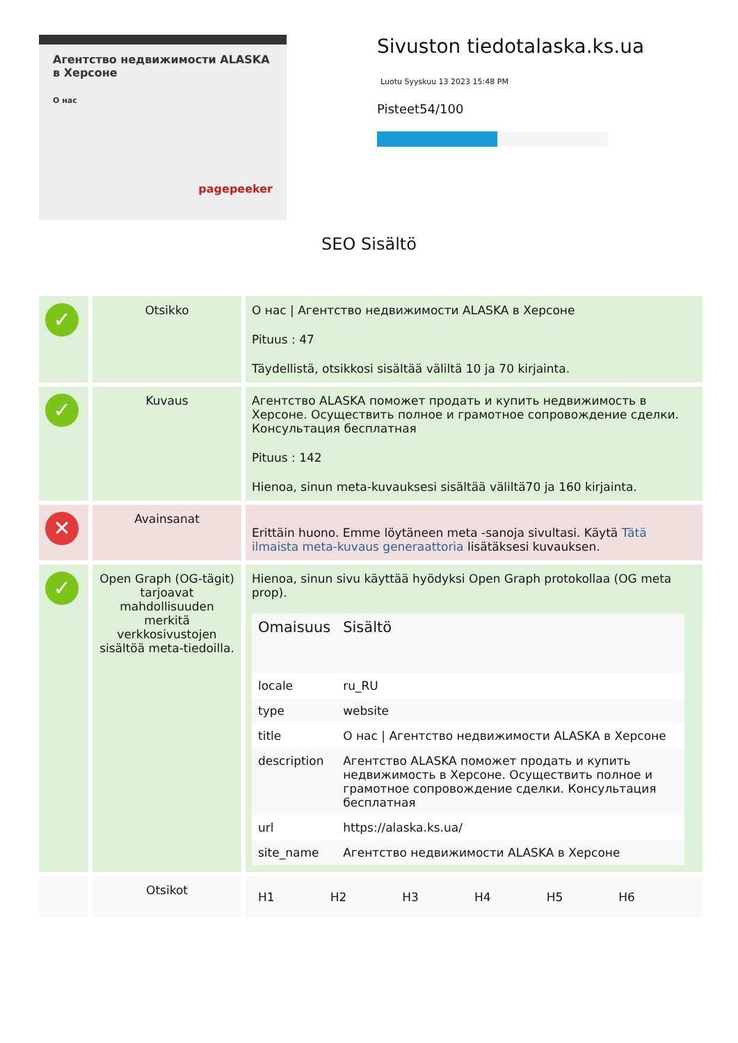Агентство недвижимости ALASKA в Херсоне
О нас
pagepeeker
Sivuston tiedotalaska.ks.ua
Luotu Syyskuu 13 2023 15:48 PM
Pisteet54/100
SEO Sisältö
| ✓ | Otsikko | О нас / Агентство недвижимости ALASKA в Херсоне Pituus : 47 Täydellistä, otsikkosi sisältää väliltä 10 ja 70 kirjainta. |
| ✓ | Kuvaus | Агентство ALASKA поможет продать и купить недвижимость в Херсоне. Осуществить полное и грамотное сопровождение сделки. Консультация бесплатная Pituus : 142 Hienoa, sinun meta-kuvauksesi sisältää väliltä70 ja 160 kirjainta. |
| ✕ | Avainsanat | Erittäin huono. Emme löytäneen meta -sanoja sivultasi. Käytä Tätä ilmaista meta-kuvaus generaattoria lisätäksesi kuvauksen. |
| ✓ | Open Graph (OG-tägit) tarjoavat mahdollisuuden merkitä verkkosivustojen sisältöä meta-tiedoilla. | Hienoa, sinun sivu käyttää hyödyksi Open Graph protokollaa (OG meta prop). / Omaisuus / Sisältö / / --- / --- / / locale / ru_RU / / type / website / / title / О нас / Агентство недвижимости ALASKA в Херсоне / / description / Агентство ALASKA поможет продать и купить недвижимость в Херсоне. Осуществить полное и грамотное сопровождение сделки. Консультация бесплатная / / url / https://alaska.ks.ua/ / / site_name / Агентство недвижимости ALASKA в Херсоне / |
| | Otsikot | / H1 / H2 / H3 / H4 / H5 / H6 / |